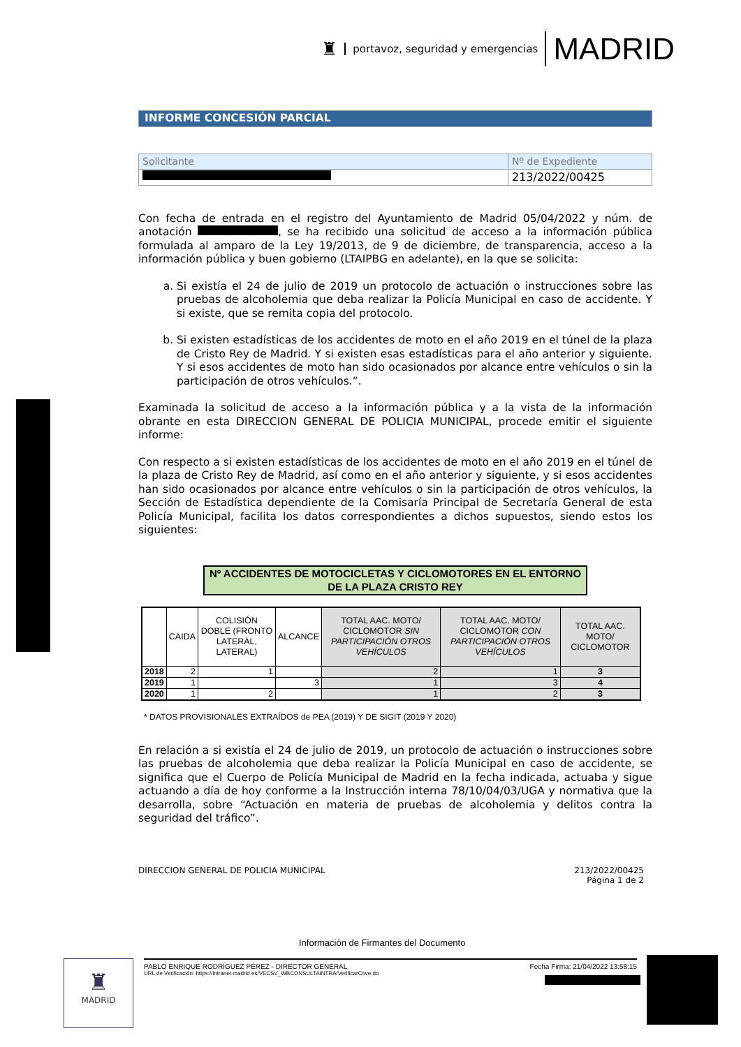♜ portavoz, seguridad y emergencias MADRID
INFORME CONCESIÓN PARCIAL
| Solicitante | Nº de Expediente |
| | 213/2022/00425 |
Con fecha de entrada en el registro del Ayuntamiento de Madrid 05/04/2022 y núm. de anotación , se ha recibido una solicitud de acceso a la información pública formulada al amparo de la Ley 19/2013, de 9 de diciembre, de transparencia, acceso a la información pública y buen gobierno (LTAIPBG en adelante), en la que se solicita:
a. Si existía el 24 de julio de 2019 un protocolo de actuación o instrucciones sobre las pruebas de alcoholemia que deba realizar la Policía Municipal en caso de accidente. Y si existe, que se remita copia del protocolo.
b. Si existen estadísticas de los accidentes de moto en el año 2019 en el túnel de la plaza de Cristo Rey de Madrid. Y si existen esas estadísticas para el año anterior y siguiente. Y si esos accidentes de moto han sido ocasionados por alcance entre vehículos o sin la participación de otros vehículos.”.
Examinada la solicitud de acceso a la información pública y a la vista de la información obrante en esta DIRECCION GENERAL DE POLICIA MUNICIPAL, procede emitir el siguiente informe:
Con respecto a si existen estadísticas de los accidentes de moto en el año 2019 en el túnel de la plaza de Cristo Rey de Madrid, así como en el año anterior y siguiente, y si esos accidentes han sido ocasionados por alcance entre vehículos o sin la participación de otros vehículos, la Sección de Estadística dependiente de la Comisaría Principal de Secretaría General de esta Policía Municipal, facilita los datos correspondientes a dichos supuestos, siendo estos los siguientes:
Nº ACCIDENTES DE MOTOCICLETAS Y CICLOMOTORES EN EL ENTORNO DE LA PLAZA CRISTO REY
| | CAIDA | COLISIÓN DOBLE (FRONTO LATERAL, LATERAL) | ALCANCE | TOTAL AAC. MOTO/ CICLOMOTOR SIN PARTICIPACIÓN OTROS VEHÍCULOS | TOTAL AAC. MOTO/ CICLOMOTOR CON PARTICIPACIÓN OTROS VEHÍCULOS | TOTAL AAC. MOTO/ CICLOMOTOR |
| --- | --- | --- | --- | --- | --- | --- |
| 2018 | 2 | 1 | | 2 | 1 | 3 |
| 2019 | 1 | | 3 | 1 | 3 | 4 |
| 2020 | 1 | 2 | | 1 | 2 | 3 |
* DATOS PROVISIONALES EXTRAÍDOS de PEA (2019) Y DE SIGIT (2019 Y 2020)
En relación a si existía el 24 de julio de 2019, un protocolo de actuación o instrucciones sobre las pruebas de alcoholemia que deba realizar la Policía Municipal en caso de accidente, se significa que el Cuerpo de Policía Municipal de Madrid en la fecha indicada, actuaba y sigue actuando a día de hoy conforme a la Instrucción interna 78/10/04/03/UGA y normativa que la desarrolla, sobre “Actuación en materia de pruebas de alcoholemia y delitos contra la seguridad del tráfico”.
DIRECCION GENERAL DE POLICIA MUNICIPAL 213/2022/00425
Página 1 de 2
Información de Firmantes del Documento
♜
MADRID
PABLO ENRIQUE RODRÍGUEZ PÉREZ - DIRECTOR GENERAL Fecha Firma: 21/04/2022 13:58:15
URL de Verificación: https://intranet.madrid.es/VECSV_WBCONSULTAINTRA/VerificarCove.do